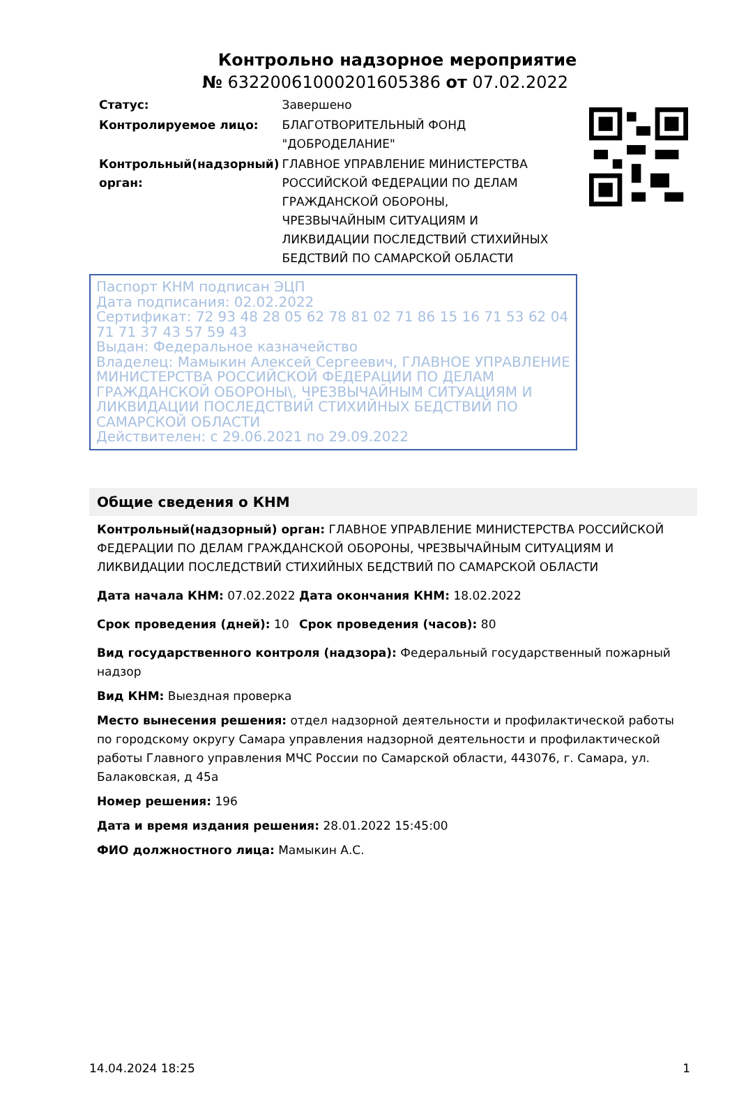Контрольно надзорное мероприятие
№ 63220061000201605386 от 07.02.2022
| Статус: | Завершено |
| Контролируемое лицо: | БЛАГОТВОРИТЕЛЬНЫЙ ФОНД "ДОБРОДЕЛАНИЕ" |
| Контрольный(надзорный) орган: | ГЛАВНОЕ УПРАВЛЕНИЕ МИНИСТЕРСТВА РОССИЙСКОЙ ФЕДЕРАЦИИ ПО ДЕЛАМ ГРАЖДАНСКОЙ ОБОРОНЫ, ЧРЕЗВЫЧАЙНЫМ СИТУАЦИЯМ И ЛИКВИДАЦИИ ПОСЛЕДСТВИЙ СТИХИЙНЫХ БЕДСТВИЙ ПО САМАРСКОЙ ОБЛАСТИ |
Паспорт КНМ подписан ЭЦП
Дата подписания: 02.02.2022
Сертификат: 72 93 48 28 05 62 78 81 02 71 86 15 16 71 53 62 04 71 71 37 43 57 59 43
Выдан: Федеральное казначейство
Владелец: Мамыкин Алексей Сергеевич, ГЛАВНОЕ УПРАВЛЕНИЕ МИНИСТЕРСТВА РОССИЙСКОЙ ФЕДЕРАЦИИ ПО ДЕЛАМ ГРАЖДАНСКОЙ ОБОРОНЫ\, ЧРЕЗВЫЧАЙНЫМ СИТУАЦИЯМ И ЛИКВИДАЦИИ ПОСЛЕДСТВИЙ СТИХИЙНЫХ БЕДСТВИЙ ПО САМАРСКОЙ ОБЛАСТИ
Действителен: с 29.06.2021 по 29.09.2022
Общие сведения о КНМ
Контрольный(надзорный) орган: ГЛАВНОЕ УПРАВЛЕНИЕ МИНИСТЕРСТВА РОССИЙСКОЙ ФЕДЕРАЦИИ ПО ДЕЛАМ ГРАЖДАНСКОЙ ОБОРОНЫ, ЧРЕЗВЫЧАЙНЫМ СИТУАЦИЯМ И ЛИКВИДАЦИИ ПОСЛЕДСТВИЙ СТИХИЙНЫХ БЕДСТВИЙ ПО САМАРСКОЙ ОБЛАСТИ
Дата начала КНМ: 07.02.2022 Дата окончания КНМ: 18.02.2022
Срок проведения (дней): 10 Срок проведения (часов): 80
Вид государственного контроля (надзора): Федеральный государственный пожарный надзор
Вид КНМ: Выездная проверка
Место вынесения решения: отдел надзорной деятельности и профилактической работы по городскому округу Самара управления надзорной деятельности и профилактической работы Главного управления МЧС России по Самарской области, 443076, г. Самара, ул. Балаковская, д 45а
Номер решения: 196
Дата и время издания решения: 28.01.2022 15:45:00
ФИО должностного лица: Мамыкин А.С.
14.04.2024 18:25 1